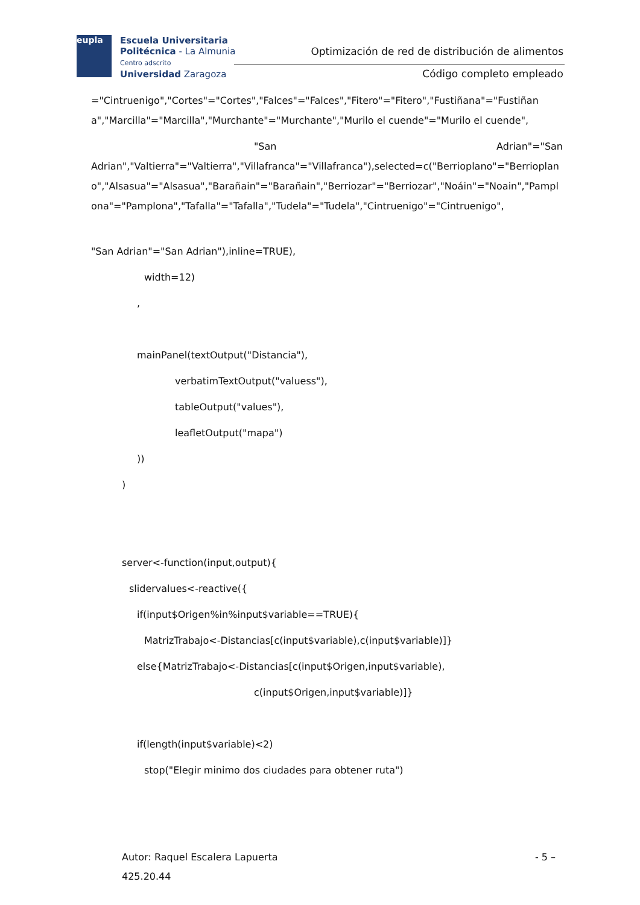eupla
Escuela Universitaria
Politécnica - La Almunia
Centro adscrito
Universidad Zaragoza
Optimización de red de distribución de alimentos
Código completo empleado
="Cintruenigo","Cortes"="Cortes","Falces"="Falces","Fitero"="Fitero","Fustiñana"="Fustiñana","Marcilla"="Marcilla","Murchante"="Murchante","Murilo el cuende"="Murilo el cuende",
"San Adrian"="San
Adrian","Valtierra"="Valtierra","Villafranca"="Villafranca"),selected=c("Berrioplano"="Berrioplano","Alsasua"="Alsasua","Barañain"="Barañain","Berriozar"="Berriozar","Noáin"="Noain","Pamplona"="Pamplona","Tafalla"="Tafalla","Tudela"="Tudela","Cintruenigo"="Cintruenigo",
"San Adrian"="San Adrian"),inline=TRUE),
width=12)
,
mainPanel(textOutput("Distancia"),
verbatimTextOutput("valuess"),
tableOutput("values"),
leafletOutput("mapa")
))
)
server<-function(input,output){
slidervalues<-reactive({
if(input$Origen%in%input$variable==TRUE){
MatrizTrabajo<-Distancias[c(input$variable),c(input$variable)]}
else{MatrizTrabajo<-Distancias[c(input$Origen,input$variable),
c(input$Origen,input$variable)]}
if(length(input$variable)<2)
stop("Elegir minimo dos ciudades para obtener ruta")
Autor: Raquel Escalera Lapuerta - 5 –
425.20.44